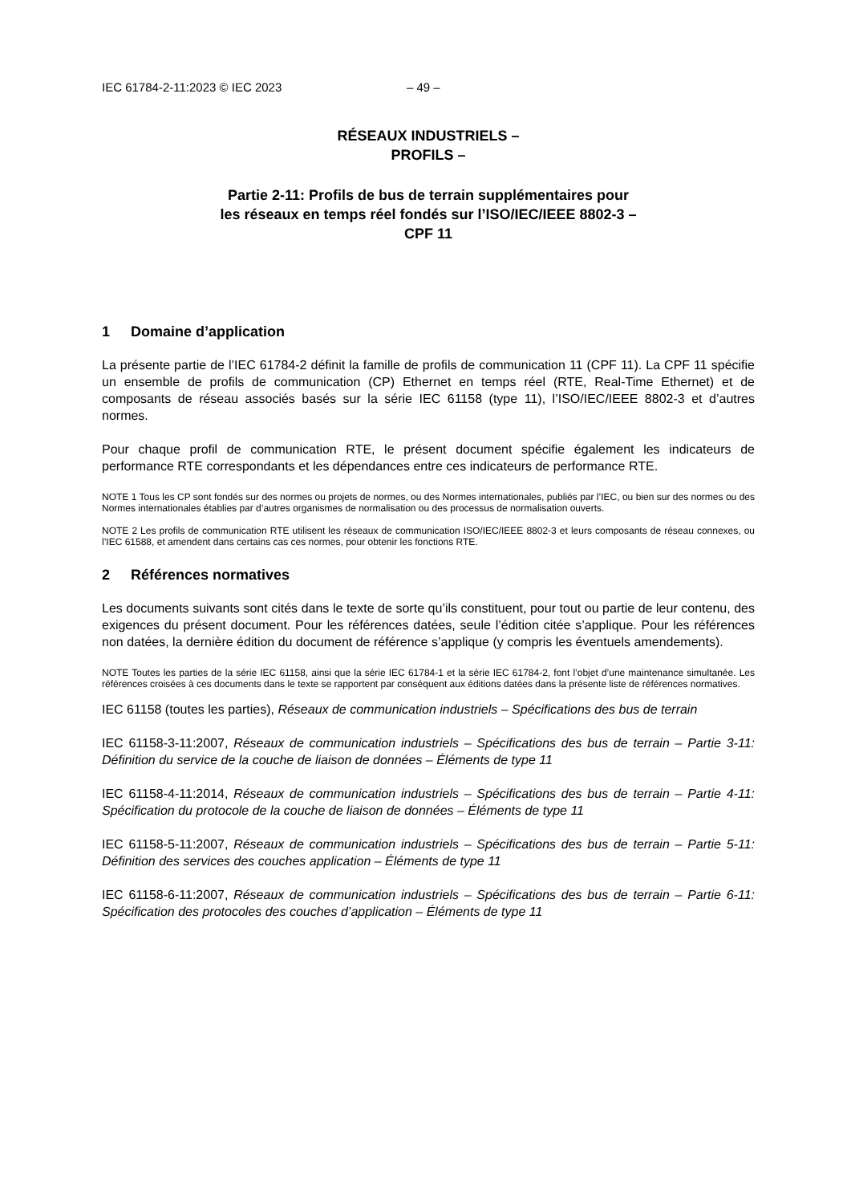IEC 61784-2-11:2023 © IEC 2023 – 49 –
RÉSEAUX INDUSTRIELS –
PROFILS –
Partie 2-11: Profils de bus de terrain supplémentaires pour
les réseaux en temps réel fondés sur l’ISO/IEC/IEEE 8802-3 –
CPF 11
1 Domaine d’application
La présente partie de l’IEC 61784-2 définit la famille de profils de communication 11 (CPF 11). La CPF 11 spécifie un ensemble de profils de communication (CP) Ethernet en temps réel (RTE, Real-Time Ethernet) et de composants de réseau associés basés sur la série IEC 61158 (type 11), l’ISO/IEC/IEEE 8802-3 et d’autres normes.
Pour chaque profil de communication RTE, le présent document spécifie également les indicateurs de performance RTE correspondants et les dépendances entre ces indicateurs de performance RTE.
NOTE 1 Tous les CP sont fondés sur des normes ou projets de normes, ou des Normes internationales, publiés par l’IEC, ou bien sur des normes ou des Normes internationales établies par d’autres organismes de normalisation ou des processus de normalisation ouverts.
NOTE 2 Les profils de communication RTE utilisent les réseaux de communication ISO/IEC/IEEE 8802-3 et leurs composants de réseau connexes, ou l’IEC 61588, et amendent dans certains cas ces normes, pour obtenir les fonctions RTE.
2 Références normatives
Les documents suivants sont cités dans le texte de sorte qu’ils constituent, pour tout ou partie de leur contenu, des exigences du présent document. Pour les références datées, seule l’édition citée s’applique. Pour les références non datées, la dernière édition du document de référence s’applique (y compris les éventuels amendements).
NOTE Toutes les parties de la série IEC 61158, ainsi que la série IEC 61784-1 et la série IEC 61784-2, font l’objet d’une maintenance simultanée. Les références croisées à ces documents dans le texte se rapportent par conséquent aux éditions datées dans la présente liste de références normatives.
IEC 61158 (toutes les parties), Réseaux de communication industriels – Spécifications des bus de terrain
IEC 61158-3-11:2007, Réseaux de communication industriels – Spécifications des bus de terrain – Partie 3-11: Définition du service de la couche de liaison de données – Éléments de type 11
IEC 61158-4-11:2014, Réseaux de communication industriels – Spécifications des bus de terrain – Partie 4-11: Spécification du protocole de la couche de liaison de données – Éléments de type 11
IEC 61158-5-11:2007, Réseaux de communication industriels – Spécifications des bus de terrain – Partie 5-11: Définition des services des couches application – Éléments de type 11
IEC 61158-6-11:2007, Réseaux de communication industriels – Spécifications des bus de terrain – Partie 6-11: Spécification des protocoles des couches d’application – Éléments de type 11